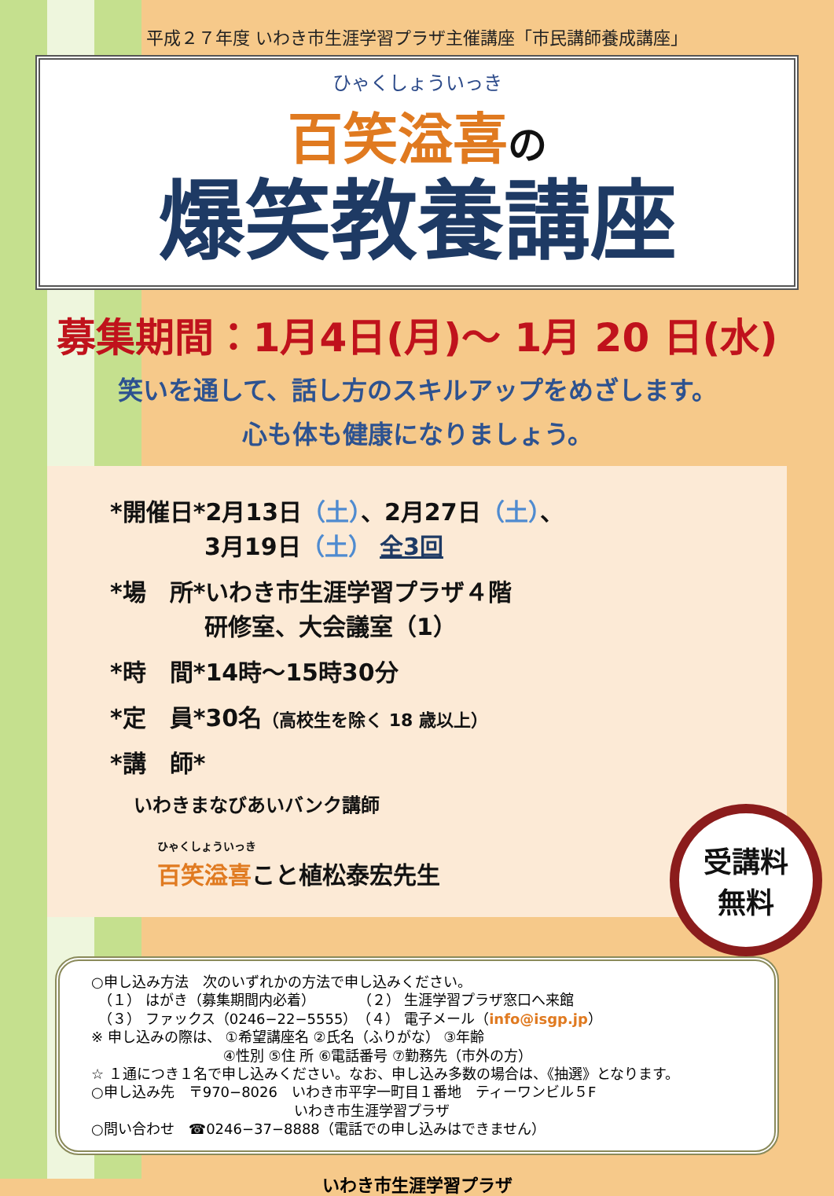平成２７年度 いわき市生涯学習プラザ主催講座「市民講師養成講座」
ひゃくしょういっき
百笑溢喜の
爆笑教養講座
募集期間：1月4日(月)～ 1月 20 日(水)
笑いを通して、話し方のスキルアップをめざします。
心も体も健康になりましょう。
*開催日*2月13日（土）、2月27日（土）、
　　　　3月19日（土） 全3回
*場　所*いわき市生涯学習プラザ４階
　　　　研修室、大会議室（1）
*時　間*14時～15時30分
*定　員*30名（高校生を除く 18 歳以上）
*講　師*
いわきまなびあいバンク講師
ひゃくしょういっき
百笑溢喜こと植松泰宏先生
受講料
無料
○申し込み方法　次のいずれかの方法で申し込みください。
　（１） はがき（募集期間内必着）　　　　（２） 生涯学習プラザ窓口へ来館
　（３） ファックス（0246−22−5555）　（４） 電子メール（info@isgp.jp）
※ 申し込みの際は、 ①希望講座名 ②氏名（ふりがな） ③年齢
　　　　　　　　　 ④性別 ⑤住 所 ⑥電話番号 ⑦勤務先（市外の方）
☆ １通につき１名で申し込みください。なお、申し込み多数の場合は、《抽選》となります。
○申し込み先　〒970−8026　いわき市平字一町目１番地　ティーワンビル５F
　　　　　　　　　　　　　　 いわき市生涯学習プラザ
○問い合わせ　☎0246−37−8888（電話での申し込みはできません）
いわき市生涯学習プラザ